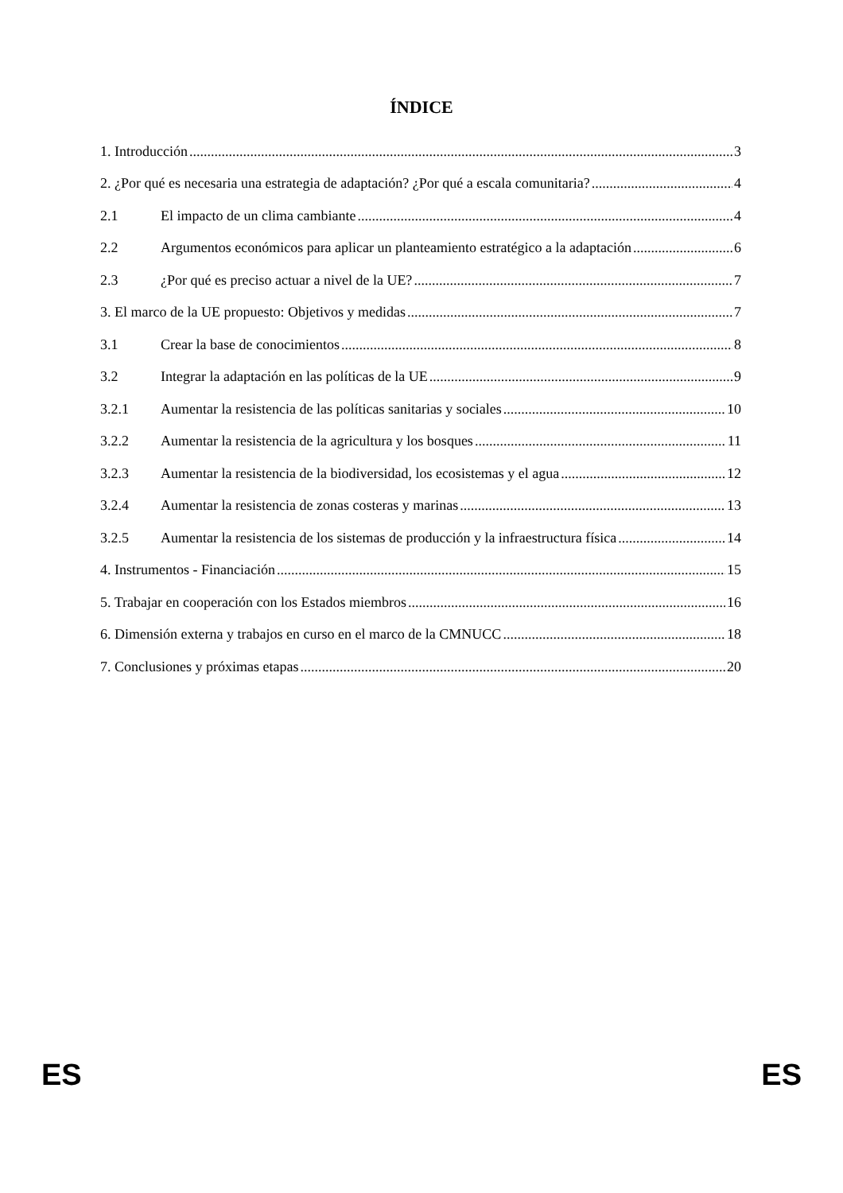ÍNDICE
1. Introducción 3
2. ¿Por qué es necesaria una estrategia de adaptación? ¿Por qué a escala comunitaria? 4
2.1 El impacto de un clima cambiante 4
2.2 Argumentos económicos para aplicar un planteamiento estratégico a la adaptación 6
2.3 ¿Por qué es preciso actuar a nivel de la UE? 7
3. El marco de la UE propuesto: Objetivos y medidas 7
3.1 Crear la base de conocimientos 8
3.2 Integrar la adaptación en las políticas de la UE 9
3.2.1 Aumentar la resistencia de las políticas sanitarias y sociales 10
3.2.2 Aumentar la resistencia de la agricultura y los bosques 11
3.2.3 Aumentar la resistencia de la biodiversidad, los ecosistemas y el agua 12
3.2.4 Aumentar la resistencia de zonas costeras y marinas 13
3.2.5 Aumentar la resistencia de los sistemas de producción y la infraestructura física 14
4. Instrumentos - Financiación 15
5. Trabajar en cooperación con los Estados miembros 16
6. Dimensión externa y trabajos en curso en el marco de la CMNUCC 18
7. Conclusiones y próximas etapas 20
ES ES